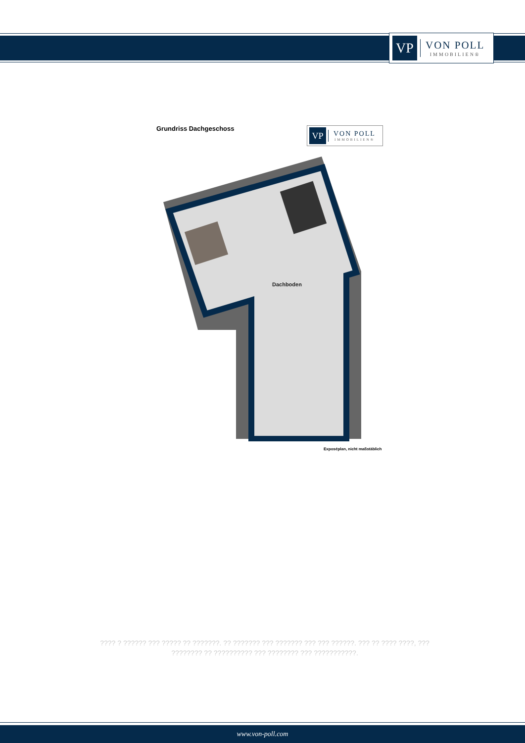VP
VON POLL
IMMOBILIEN®
Grundriss Dachgeschoss
VP
VON POLL
IMMOBILIEN®
Dachboden
Exposéplan, nicht maßstäblich
???? ? ?????? ??? ????? ?? ???????. ?? ??????? ??? ??????? ??? ??? ??????. ??? ?? ???? ????, ??? ???????? ?? ?????????? ??? ???????? ??? ???????????.
www.von-poll.com